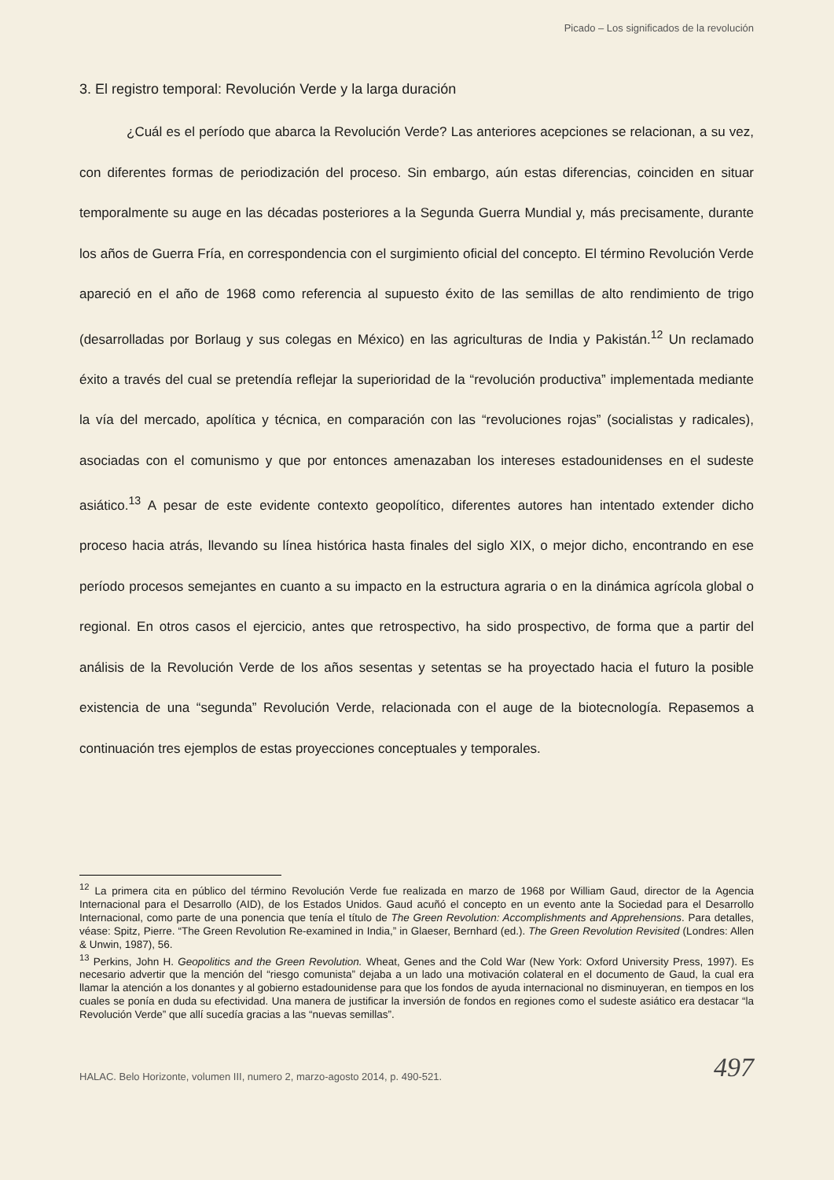Picado – Los significados de la revolución
3. El registro temporal: Revolución Verde y la larga duración
¿Cuál es el período que abarca la Revolución Verde? Las anteriores acepciones se relacionan, a su vez, con diferentes formas de periodización del proceso. Sin embargo, aún estas diferencias, coinciden en situar temporalmente su auge en las décadas posteriores a la Segunda Guerra Mundial y, más precisamente, durante los años de Guerra Fría, en correspondencia con el surgimiento oficial del concepto. El término Revolución Verde apareció en el año de 1968 como referencia al supuesto éxito de las semillas de alto rendimiento de trigo (desarrolladas por Borlaug y sus colegas en México) en las agriculturas de India y Pakistán.<sup>12</sup> Un reclamado éxito a través del cual se pretendía reflejar la superioridad de la “revolución productiva” implementada mediante la vía del mercado, apolítica y técnica, en comparación con las “revoluciones rojas” (socialistas y radicales), asociadas con el comunismo y que por entonces amenazaban los intereses estadounidenses en el sudeste asiático.<sup>13</sup> A pesar de este evidente contexto geopolítico, diferentes autores han intentado extender dicho proceso hacia atrás, llevando su línea histórica hasta finales del siglo XIX, o mejor dicho, encontrando en ese período procesos semejantes en cuanto a su impacto en la estructura agraria o en la dinámica agrícola global o regional. En otros casos el ejercicio, antes que retrospectivo, ha sido prospectivo, de forma que a partir del análisis de la Revolución Verde de los años sesentas y setentas se ha proyectado hacia el futuro la posible existencia de una “segunda” Revolución Verde, relacionada con el auge de la biotecnología. Repasemos a continuación tres ejemplos de estas proyecciones conceptuales y temporales.
<sup>12</sup> La primera cita en público del término Revolución Verde fue realizada en marzo de 1968 por William Gaud, director de la Agencia Internacional para el Desarrollo (AID), de los Estados Unidos. Gaud acuñó el concepto en un evento ante la Sociedad para el Desarrollo Internacional, como parte de una ponencia que tenía el título de The Green Revolution: Accomplishments and Apprehensions. Para detalles, véase: Spitz, Pierre. “The Green Revolution Re-examined in India,” in Glaeser, Bernhard (ed.). The Green Revolution Revisited (Londres: Allen & Unwin, 1987), 56.
<sup>13</sup> Perkins, John H. Geopolitics and the Green Revolution. Wheat, Genes and the Cold War (New York: Oxford University Press, 1997). Es necesario advertir que la mención del “riesgo comunista” dejaba a un lado una motivación colateral en el documento de Gaud, la cual era llamar la atención a los donantes y al gobierno estadounidense para que los fondos de ayuda internacional no disminuyeran, en tiempos en los cuales se ponía en duda su efectividad. Una manera de justificar la inversión de fondos en regiones como el sudeste asiático era destacar “la Revolución Verde” que allí sucedía gracias a las “nuevas semillas”.
HALAC. Belo Horizonte, volumen III, numero 2, marzo-agosto 2014, p. 490-521. 497